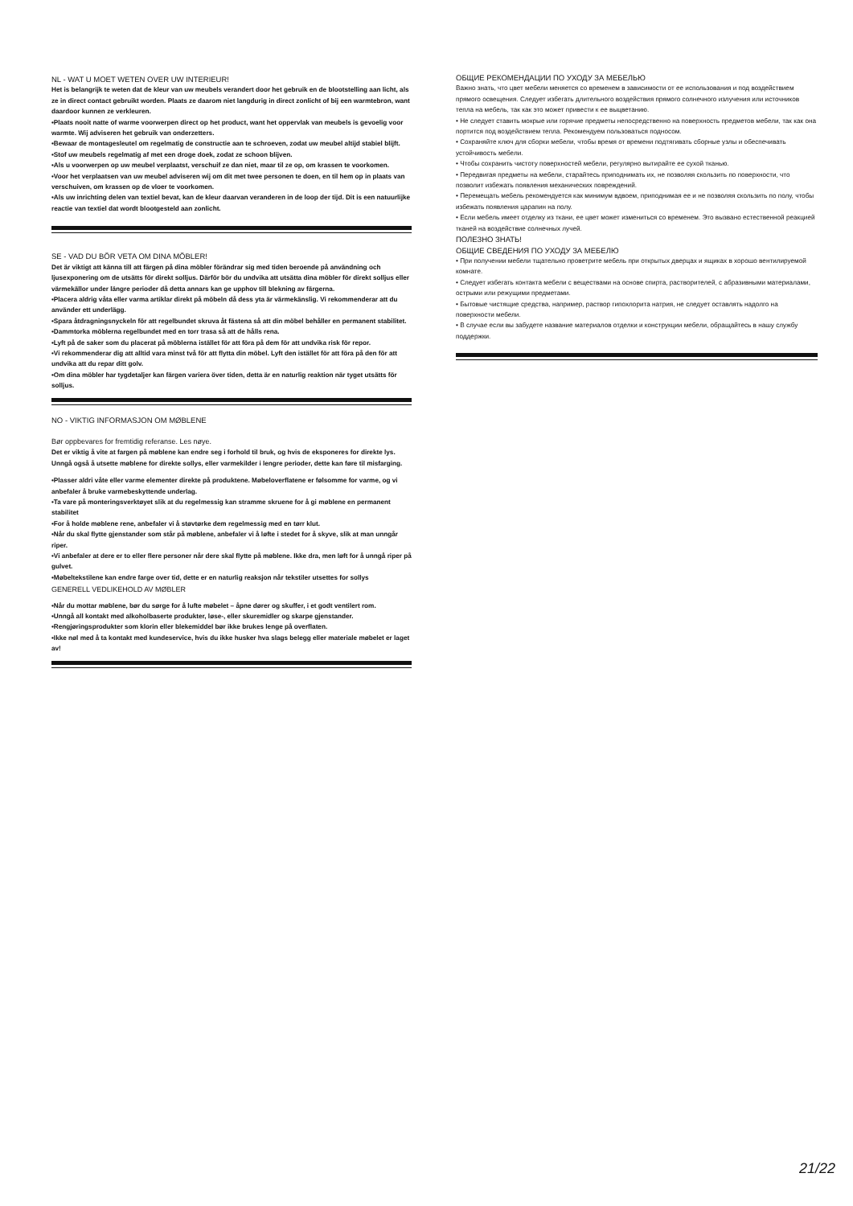NL - WAT U MOET WETEN OVER UW INTERIEUR!
Het is belangrijk te weten dat de kleur van uw meubels verandert door het gebruik en de blootstelling aan licht, als ze in direct contact gebruikt worden. Plaats ze daarom niet langdurig in direct zonlicht of bij een warmtebron, want daardoor kunnen ze verkleuren.
•Plaats nooit natte of warme voorwerpen direct op het product, want het oppervlak van meubels is gevoelig voor warmte. Wij adviseren het gebruik van onderzetters.
•Bewaar de montagesleutel om regelmatig de constructie aan te schroeven, zodat uw meubel altijd stabiel blijft.
•Stof uw meubels regelmatig af met een droge doek, zodat ze schoon blijven.
•Als u voorwerpen op uw meubel verplaatst, verschuif ze dan niet, maar til ze op, om krassen te voorkomen.
•Voor het verplaatsen van uw meubel adviseren wij om dit met twee personen te doen, en til hem op in plaats van verschuiven, om krassen op de vloer te voorkomen.
•Als uw inrichting delen van textiel bevat, kan de kleur daarvan veranderen in de loop der tijd. Dit is een natuurlijke reactie van textiel dat wordt blootgesteld aan zonlicht.
SE - VAD DU BÖR VETA OM DINA MÖBLER!
Det är viktigt att känna till att färgen på dina möbler förändrar sig med tiden beroende på användning och ljusexponering om de utsätts för direkt solljus. Därför bör du undvika att utsätta dina möbler för direkt solljus eller värmekällor under längre perioder då detta annars kan ge upphov till blekning av färgerna.
•Placera aldrig våta eller varma artiklar direkt på möbeln då dess yta är värmekänslig. Vi rekommenderar att du använder ett underlägg.
•Spara åtdragningsnyckeln för att regelbundet skruva åt fästena så att din möbel behåller en permanent stabilitet.
•Dammtorka möblerna regelbundet med en torr trasa så att de hålls rena.
•Lyft på de saker som du placerat på möblerna istället för att föra på dem för att undvika risk för repor.
•Vi rekommenderar dig att alltid vara minst två för att flytta din möbel. Lyft den istället för att föra på den för att undvika att du repar ditt golv.
•Om dina möbler har tygdetaljer kan färgen variera över tiden, detta är en naturlig reaktion när tyget utsätts för solljus.
NO - VIKTIG INFORMASJON OM MØBLENE
Bør oppbevares for fremtidig referanse. Les nøye.
Det er viktig å vite at fargen på møblene kan endre seg i forhold til bruk, og hvis de eksponeres for direkte lys. Unngå også å utsette møblene for direkte sollys, eller varmekilder i lengre perioder, dette kan føre til misfarging.
•Plasser aldri våte eller varme elementer direkte på produktene. Møbeloverflatene er følsomme for varme, og vi anbefaler å bruke varmebeskyttende underlag.
•Ta vare på monteringsverktøyet slik at du regelmessig kan stramme skruene for å gi møblene en permanent stabilitet
•For å holde møblene rene, anbefaler vi å støvtørke dem regelmessig med en tørr klut.
•Når du skal flytte gjenstander som står på møblene, anbefaler vi å løfte i stedet for å skyve, slik at man unngår riper.
•Vi anbefaler at dere er to eller flere personer når dere skal flytte på møblene. Ikke dra, men løft for å unngå riper på gulvet.
•Møbeltekstilene kan endre farge over tid, dette er en naturlig reaksjon når tekstiler utsettes for sollys
GENERELL VEDLIKEHOLD AV MØBLER
•Når du mottar møblene, bør du sørge for å lufte møbelet – åpne dører og skuffer, i et godt ventilert rom.
•Unngå all kontakt med alkoholbaserte produkter, løse-, eller skuremidler og skarpe gjenstander.
•Rengjøringsprodukter som klorin eller blekemiddel bør ikke brukes lenge på overflaten.
•Ikke nøl med å ta kontakt med kundeservice, hvis du ikke husker hva slags belegg eller materiale møbelet er laget av!
ОБЩИЕ РЕКОМЕНДАЦИИ ПО УХОДУ ЗА МЕБЕЛЬЮ
Важно знать, что цвет мебели меняется со временем в зависимости от ее использования и под воздействием прямого освещения. Следует избегать длительного воздействия прямого солнечного излучения или источников тепла на мебель, так как это может привести к ее выцветанию.
• Не следует ставить мокрые или горячие предметы непосредственно на поверхность предметов мебели, так как она портится под воздействием тепла. Рекомендуем пользоваться подносом.
• Сохраняйте ключ для сборки мебели, чтобы время от времени подтягивать сборные узлы и обеспечивать устойчивость мебели.
• Чтобы сохранить чистоту поверхностей мебели, регулярно вытирайте ее сухой тканью.
• Передвигая предметы на мебели, старайтесь приподнимать их, не позволяя скользить по поверхности, что позволит избежать появления механических повреждений.
• Перемещать мебель рекомендуется как минимум вдвоем, приподнимая ее и не позволяя скользить по полу, чтобы избежать появления царапин на полу.
• Если мебель имеет отделку из ткани, ее цвет может измениться со временем. Это вызвано естественной реакцией тканей на воздействие солнечных лучей.
ПОЛЕЗНО ЗНАТЬ!
ОБЩИЕ СВЕДЕНИЯ ПО УХОДУ ЗА МЕБЕЛЮ
• При получении мебели тщательно проветрите мебель при открытых дверцах и ящиках в хорошо вентилируемой комнате.
• Следует избегать контакта мебели с веществами на основе спирта, растворителей, с абразивными материалами, острыми или режущими предметами.
• Бытовые чистящие средства, например, раствор гипохлорита натрия, не следует оставлять надолго на поверхности мебели.
• В случае если вы забудете название материалов отделки и конструкции мебели, обращайтесь в нашу службу поддержки.
21/22